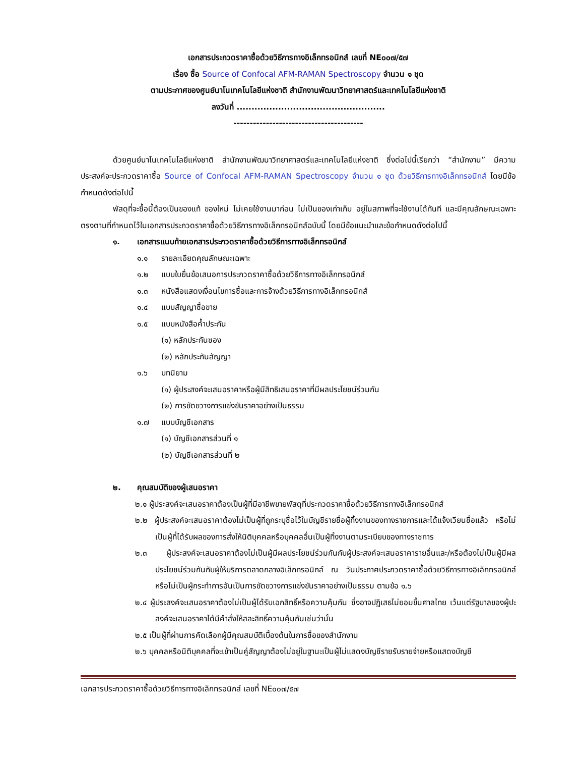เอกสารประกวดราคาซื้อด้วยวิธีการทางอิเล็กทรอนิกส์ เลขที่ NE๐๐๗/๕๗
เรื่อง ซื้อ Source of Confocal AFM-RAMAN Spectroscopy จำนวน ๑ ชุด
ตามประกาศของศูนย์นาโนเทคโนโลยีแห่งชาติ สำนักงานพัฒนาวิทยาศาสตร์และเทคโนโลยีแห่งชาติ
ลงวันที่ ..................................................
----------------------------------------
ด้วยศูนย์นาโนเทคโนโลยีแห่งชาติ สำนักงานพัฒนาวิทยาศาสตร์และเทคโนโลยีแห่งชาติ ซึ่งต่อไปนี้เรียกว่า “สำนักงาน” มีความประสงค์จะประกวดราคาซื้อ Source of Confocal AFM-RAMAN Spectroscopy จำนวน ๑ ชุด ด้วยวิธีการทางอิเล็กทรอนิกส์ โดยมีข้อกำหนดดังต่อไปนี้
พัสดุที่จะซื้อนี้ต้องเป็นของแท้ ของใหม่ ไม่เคยใช้งานมาก่อน ไม่เป็นของเก่าเก็บ อยู่ในสภาพที่จะใช้งานได้ทันที และมีคุณลักษณะเฉพาะตรงตามที่กำหนดไว้ในเอกสารประกวดราคาซื้อด้วยวิธีการทางอิเล็กทรอนิกส์ฉบับนี้ โดยมีข้อแนะนำและข้อกำหนดดังต่อไปนี้
๑. เอกสารแนบท้ายเอกสารประกวดราคาซื้อด้วยวิธีการทางอิเล็กทรอนิกส์
๑.๑ รายละเอียดคุณลักษณะเฉพาะ
๑.๒ แบบใบยื่นข้อเสนอการประกวดราคาซื้อด้วยวิธีการทางอิเล็กทรอนิกส์
๑.๓ หนังสือแสดงเงื่อนไขการซื้อและการจ้างด้วยวิธีการทางอิเล็กทรอนิกส์
๑.๔ แบบสัญญาซื้อขาย
๑.๕ แบบหนังสือค้ำประกัน
(๑) หลักประกันซอง
(๒) หลักประกันสัญญา
๑.๖ บทนิยาม
(๑) ผู้ประสงค์จะเสนอราคาหรือผู้มีสิทธิเสนอราคาที่มีผลประโยชน์ร่วมกัน
(๒) การขัดขวางการแข่งขันราคาอย่างเป็นธรรม
๑.๗ แบบบัญชีเอกสาร
(๑) บัญชีเอกสารส่วนที่ ๑
(๒) บัญชีเอกสารส่วนที่ ๒
๒. คุณสมบัติของผู้เสนอราคา
๒.๑ ผู้ประสงค์จะเสนอราคาต้องเป็นผู้ที่มีอาชีพขายพัสดุที่ประกวดราคาซื้อด้วยวิธีการทางอิเล็กทรอนิกส์
๒.๒ ผู้ประสงค์จะเสนอราคาต้องไม่เป็นผู้ที่ถูกระบุชื่อไว้ในบัญชีรายชื่อผู้ทิ้งงานของทางราชการและได้แจ้งเวียนชื่อแล้ว หรือไม่เป็นผู้ที่ได้รับผลของการสั่งให้นิติบุคคลหรือบุคคลอื่นเป็นผู้ทิ้งงานตามระเบียบของทางราชการ
๒.๓ ผู้ประสงค์จะเสนอราคาต้องไม่เป็นผู้มีผลประโยชน์ร่วมกันกับผู้ประสงค์จะเสนอราคารายอื่นและ/หรือต้องไม่เป็นผู้มีผลประโยชน์ร่วมกันกับผู้ให้บริการตลาดกลางอิเล็กทรอนิกส์ ณ วันประกาศประกวดราคาซื้อด้วยวิธีการทางอิเล็กทรอนิกส์ หรือไม่เป็นผู้กระทำการอันเป็นการขัดขวางการแข่งขันราคาอย่างเป็นธรรม ตามข้อ ๑.๖
๒.๔ ผู้ประสงค์จะเสนอราคาต้องไม่เป็นผู้ได้รับเอกสิทธิ์หรือความคุ้มกัน ซึ่งอาจปฏิเสธไม่ยอมขึ้นศาลไทย เว้นแต่รัฐบาลของผู้ปะสงค์จะเสนอราคาได้มีคำสั่งให้สละสิทธิ์ความคุ้มกันเช่นว่านั้น
๒.๕ เป็นผู้ที่ผ่านการคัดเลือกผู้มีคุณสมบัติเบื้องต้นในการซื้อของสำนักงาน
๒.๖ บุคคลหรือนิติบุคคลที่จะเข้าเป็นคู่สัญญาต้องไม่อยู่ในฐานะเป็นผู้ไม่แสดงบัญชีรายรับรายจ่ายหรือแสดงบัญชี
เอกสารประกวดราคาซื้อด้วยวิธีการทางอิเล็กทรอนิกส์ เลขที่ NE๐๐๗/๕๗